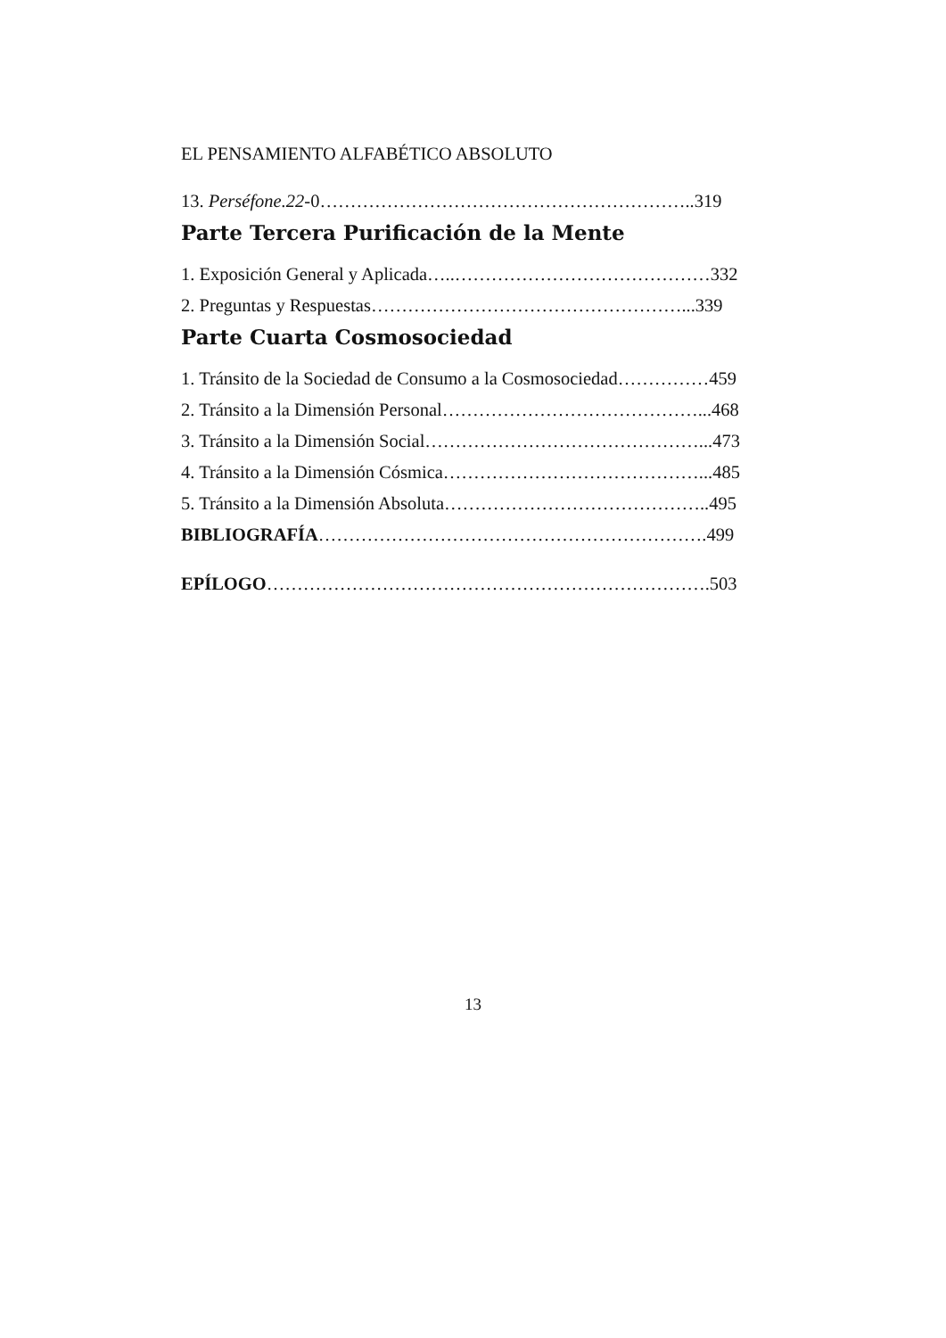EL PENSAMIENTO ALFABÉTICO ABSOLUTO
13. Perséfone.22-0……………………………………………………..319
Parte Tercera Purificación de la Mente
1. Exposición General y Aplicada…..……………………………………332
2. Preguntas y Respuestas……………………………………………...339
Parte Cuarta Cosmosociedad
1. Tránsito de la Sociedad de Consumo a la Cosmosociedad……………459
2. Tránsito a la Dimensión Personal……………………………………...468
3. Tránsito a la Dimensión Social………………………………………...473
4. Tránsito a la Dimensión Cósmica……………………………………...485
5. Tránsito a la Dimensión Absoluta……………………………………..495
BIBLIOGRAFÍA……………………………………………………….499
EPÍLOGO……………………………………………………………….503
13